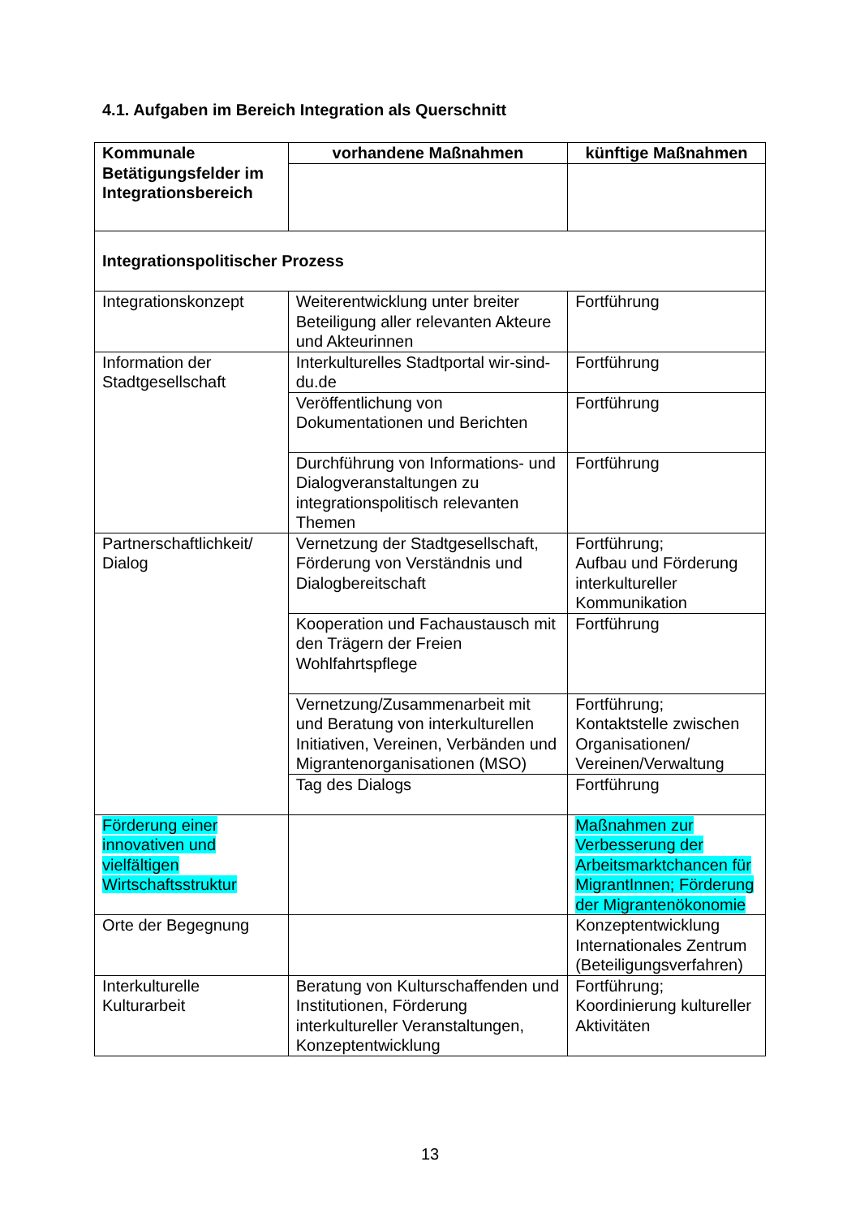4.1. Aufgaben im Bereich Integration als Querschnitt
| Kommunale Betätigungsfelder im Integrationsbereich | vorhandene Maßnahmen | künftige Maßnahmen |
| --- | --- | --- |
| Integrationspolitischer Prozess | | |
| Integrationskonzept | Weiterentwicklung unter breiter Beteiligung aller relevanten Akteure und Akteurinnen | Fortführung |
| Information der Stadtgesellschaft | Interkulturelles Stadtportal wir-sind-du.de | Fortführung |
| | Veröffentlichung von Dokumentationen und Berichten | Fortführung |
| | Durchführung von Informations- und Dialogveranstaltungen zu integrationspolitisch relevanten Themen | Fortführung |
| Partnerschaftlichkeit/ Dialog | Vernetzung der Stadtgesellschaft, Förderung von Verständnis und Dialogbereitschaft | Fortführung; Aufbau und Förderung interkultureller Kommunikation |
| | Kooperation und Fachaustausch mit den Trägern der Freien Wohlfahrtspflege | Fortführung |
| | Vernetzung/Zusammenarbeit mit und Beratung von interkulturellen Initiativen, Vereinen, Verbänden und Migrantenorganisationen (MSO) | Fortführung; Kontaktstelle zwischen Organisationen/ Vereinen/Verwaltung |
| | Tag des Dialogs | Fortführung |
| Förderung einer innovativen und vielfältigen Wirtschaftsstruktur | | Maßnahmen zur Verbesserung der Arbeitsmarktchancen für MigrantInnen; Förderung der Migrantenökonomie |
| Orte der Begegnung | | Konzeptentwicklung Internationales Zentrum (Beteiligungsverfahren) |
| Interkulturelle Kulturarbeit | Beratung von Kulturschaffenden und Institutionen, Förderung interkultureller Veranstaltungen, Konzeptentwicklung | Fortführung; Koordinierung kultureller Aktivitäten |
13